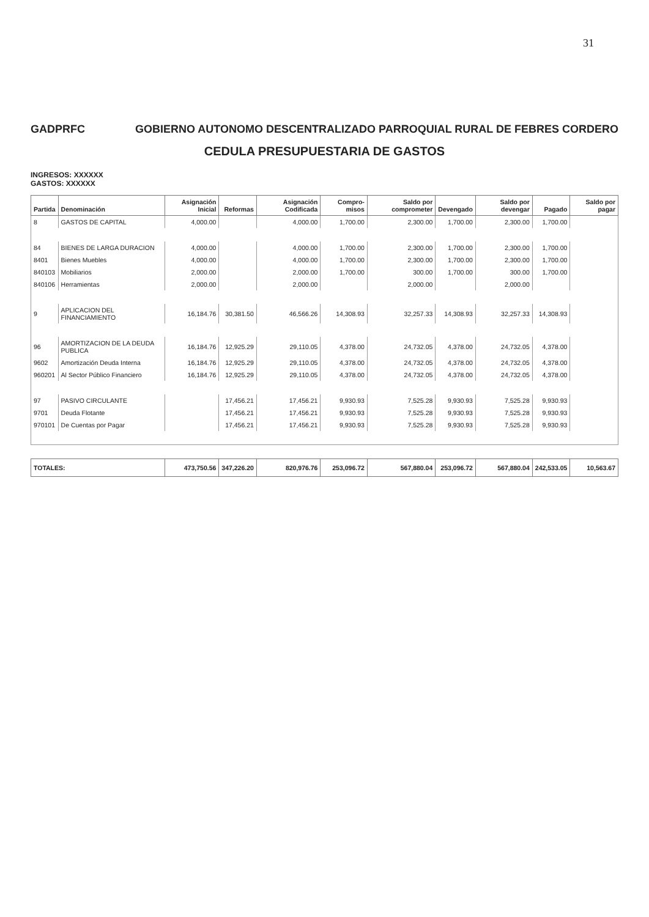31
GADPRFC GOBIERNO AUTONOMO DESCENTRALIZADO PARROQUIAL RURAL DE FEBRES CORDERO
CEDULA PRESUPUESTARIA DE GASTOS
INGRESOS: XXXXXX
GASTOS: XXXXXX
| Partida | Denominación | Asignación Inicial | Reformas | Asignación Codificada | Compro-misos | Saldo por comprometer | Devengado | Saldo por devengar | Pagado | Saldo por pagar |
| --- | --- | --- | --- | --- | --- | --- | --- | --- | --- | --- |
| 8 | GASTOS DE CAPITAL | 4,000.00 | | 4,000.00 | 1,700.00 | 2,300.00 | 1,700.00 | 2,300.00 | 1,700.00 | |
| 84 | BIENES DE LARGA DURACION | 4,000.00 | | 4,000.00 | 1,700.00 | 2,300.00 | 1,700.00 | 2,300.00 | 1,700.00 | |
| 8401 | Bienes Muebles | 4,000.00 | | 4,000.00 | 1,700.00 | 2,300.00 | 1,700.00 | 2,300.00 | 1,700.00 | |
| 840103 | Mobiliarios | 2,000.00 | | 2,000.00 | 1,700.00 | 300.00 | 1,700.00 | 300.00 | 1,700.00 | |
| 840106 | Herramientas | 2,000.00 | | 2,000.00 | | 2,000.00 | | 2,000.00 | | |
| 9 | APLICACION DEL FINANCIAMIENTO | 16,184.76 | 30,381.50 | 46,566.26 | 14,308.93 | 32,257.33 | 14,308.93 | 32,257.33 | 14,308.93 | |
| 96 | AMORTIZACION DE LA DEUDA PUBLICA | 16,184.76 | 12,925.29 | 29,110.05 | 4,378.00 | 24,732.05 | 4,378.00 | 24,732.05 | 4,378.00 | |
| 9602 | Amortización Deuda Interna | 16,184.76 | 12,925.29 | 29,110.05 | 4,378.00 | 24,732.05 | 4,378.00 | 24,732.05 | 4,378.00 | |
| 960201 | Al Sector Público Financiero | 16,184.76 | 12,925.29 | 29,110.05 | 4,378.00 | 24,732.05 | 4,378.00 | 24,732.05 | 4,378.00 | |
| 97 | PASIVO CIRCULANTE | | 17,456.21 | 17,456.21 | 9,930.93 | 7,525.28 | 9,930.93 | 7,525.28 | 9,930.93 | |
| 9701 | Deuda Flotante | | 17,456.21 | 17,456.21 | 9,930.93 | 7,525.28 | 9,930.93 | 7,525.28 | 9,930.93 | |
| 970101 | De Cuentas por Pagar | | 17,456.21 | 17,456.21 | 9,930.93 | 7,525.28 | 9,930.93 | 7,525.28 | 9,930.93 | |
| TOTALES: | | 473,750.56 | 347,226.20 | 820,976.76 | 253,096.72 | 567,880.04 | 253,096.72 | 567,880.04 | 242,533.05 | 10,563.67 |